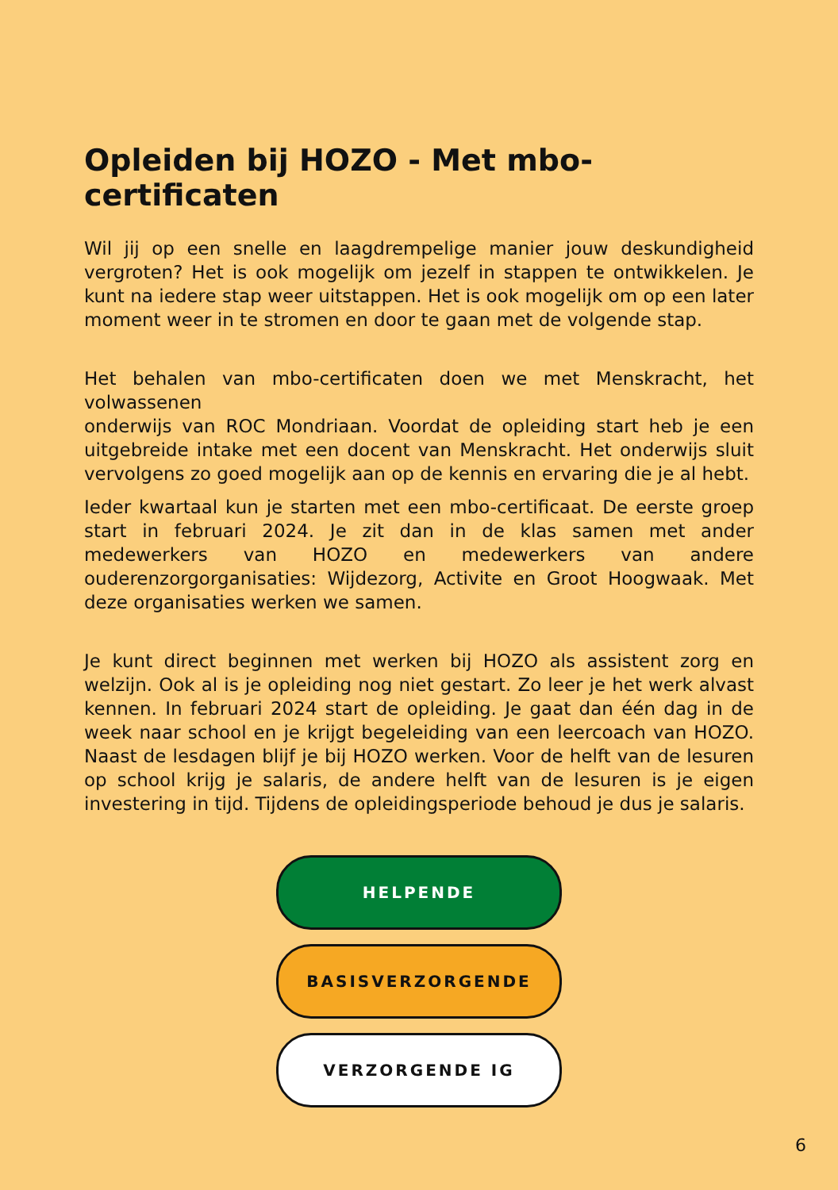Opleiden bij HOZO - Met mbo-certificaten
Wil jij op een snelle en laagdrempelige manier jouw deskundigheid vergroten? Het is ook mogelijk om jezelf in stappen te ontwikkelen. Je kunt na iedere stap weer uitstappen. Het is ook mogelijk om op een later moment weer in te stromen en door te gaan met de volgende stap.
Het behalen van mbo-certificaten doen we met Menskracht, het volwassenen
onderwijs van ROC Mondriaan. Voordat de opleiding start heb je een uitgebreide intake met een docent van Menskracht. Het onderwijs sluit vervolgens zo goed mogelijk aan op de kennis en ervaring die je al hebt.
Ieder kwartaal kun je starten met een mbo-certificaat. De eerste groep start in februari 2024. Je zit dan in de klas samen met ander medewerkers van HOZO en medewerkers van andere ouderenzorgorganisaties: Wijdezorg, Activite en Groot Hoogwaak. Met deze organisaties werken we samen.
Je kunt direct beginnen met werken bij HOZO als assistent zorg en welzijn. Ook al is je opleiding nog niet gestart. Zo leer je het werk alvast kennen. In februari 2024 start de opleiding. Je gaat dan één dag in de week naar school en je krijgt begeleiding van een leercoach van HOZO. Naast de lesdagen blijf je bij HOZO werken. Voor de helft van de lesuren op school krijg je salaris, de andere helft van de lesuren is je eigen investering in tijd. Tijdens de opleidingsperiode behoud je dus je salaris.
HELPENDE
BASISVERZORGENDE
VERZORGENDE IG
6